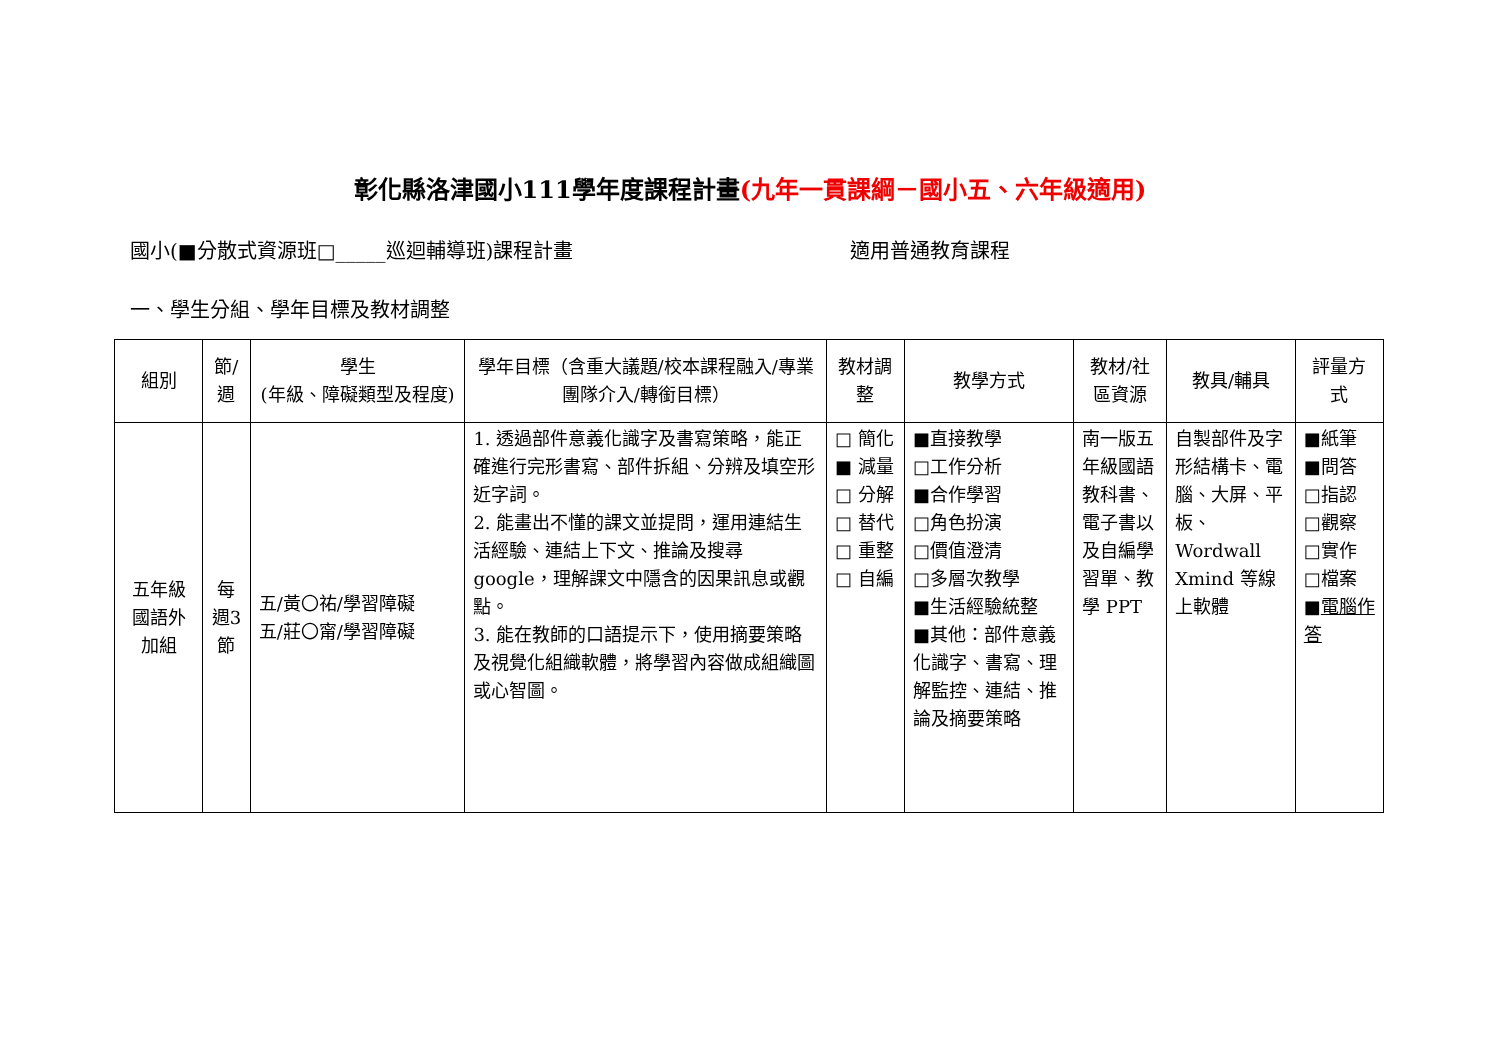彰化縣洛津國小111學年度課程計畫(九年一貫課綱－國小五、六年級適用)
國小(■分散式資源班□_____巡迴輔導班)課程計畫 適用普通教育課程
一、學生分組、學年目標及教材調整
| 組別 | 節/週 | 學生 (年級、障礙類型及程度) | 學年目標（含重大議題/校本課程融入/專業團隊介入/轉銜目標） | 教材調整 | 教學方式 | 教材/社區資源 | 教具/輔具 | 評量方式 |
| --- | --- | --- | --- | --- | --- | --- | --- | --- |
| 五年級國語外加組 | 每週3節 | 五/黃〇祐/學習障礙 五/莊〇甯/學習障礙 | 1. 透過部件意義化識字及書寫策略，能正確進行完形書寫、部件拆組、分辨及填空形近字詞。 2. 能畫出不懂的課文並提問，運用連結生活經驗、連結上下文、推論及搜尋 google，理解課文中隱含的因果訊息或觀點。 3. 能在教師的口語提示下，使用摘要策略及視覺化組織軟體，將學習內容做成組織圖或心智圖。 | □ 簡化 ■ 減量 □ 分解 □ 替代 □ 重整 □ 自編 | ■直接教學 □工作分析 ■合作學習 □角色扮演 □價值澄清 □多層次教學 ■生活經驗統整 ■其他：部件意義化識字、書寫、理解監控、連結、推論及摘要策略 | 南一版五年級國語教科書、電子書以及自編學習單、教學 PPT | 自製部件及字形結構卡、電腦、大屏、平板、Wordwall Xmind 等線上軟體 | ■紙筆 ■問答 □指認 □觀察 □實作 □檔案 ■ 電腦作答 |